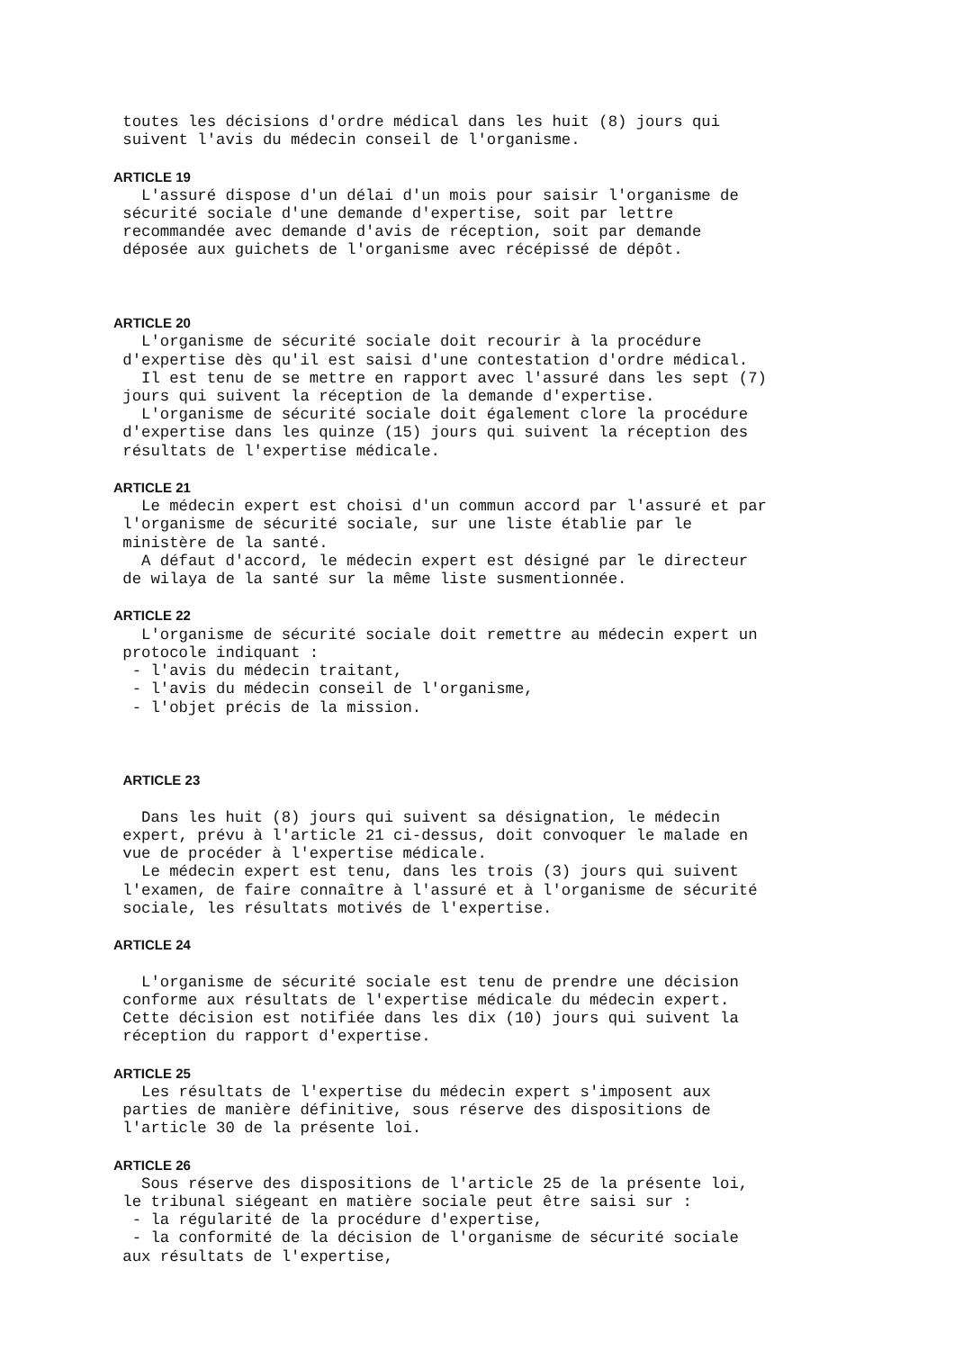toutes les décisions d'ordre médical dans les huit (8) jours qui
 suivent l'avis du médecin conseil de l'organisme.

ARTICLE 19
   L'assuré dispose d'un délai d'un mois pour saisir l'organisme de
 sécurité sociale d'une demande d'expertise, soit par lettre
 recommandée avec demande d'avis de réception, soit par demande
 déposée aux guichets de l'organisme avec récépissé de dépôt.



ARTICLE 20
   L'organisme de sécurité sociale doit recourir à la procédure
 d'expertise dès qu'il est saisi d'une contestation d'ordre médical.
   Il est tenu de se mettre en rapport avec l'assuré dans les sept (7)
 jours qui suivent la réception de la demande d'expertise.
   L'organisme de sécurité sociale doit également clore la procédure
 d'expertise dans les quinze (15) jours qui suivent la réception des
 résultats de l'expertise médicale.

ARTICLE 21
   Le médecin expert est choisi d'un commun accord par l'assuré et par
 l'organisme de sécurité sociale, sur une liste établie par le
 ministère de la santé.
   A défaut d'accord, le médecin expert est désigné par le directeur
 de wilaya de la santé sur la même liste susmentionnée.

ARTICLE 22
   L'organisme de sécurité sociale doit remettre au médecin expert un
 protocole indiquant :
  - l'avis du médecin traitant,
  - l'avis du médecin conseil de l'organisme,
  - l'objet précis de la mission.



 ARTICLE 23

   Dans les huit (8) jours qui suivent sa désignation, le médecin
 expert, prévu à l'article 21 ci-dessus, doit convoquer le malade en
 vue de procéder à l'expertise médicale.
   Le médecin expert est tenu, dans les trois (3) jours qui suivent
 l'examen, de faire connaître à l'assuré et à l'organisme de sécurité
 sociale, les résultats motivés de l'expertise.

ARTICLE 24

   L'organisme de sécurité sociale est tenu de prendre une décision
 conforme aux résultats de l'expertise médicale du médecin expert.
 Cette décision est notifiée dans les dix (10) jours qui suivent la
 réception du rapport d'expertise.

ARTICLE 25
   Les résultats de l'expertise du médecin expert s'imposent aux
 parties de manière définitive, sous réserve des dispositions de
 l'article 30 de la présente loi.

ARTICLE 26
   Sous réserve des dispositions de l'article 25 de la présente loi,
 le tribunal siégeant en matière sociale peut être saisi sur :
  - la régularité de la procédure d'expertise,
  - la conformité de la décision de l'organisme de sécurité sociale
 aux résultats de l'expertise,